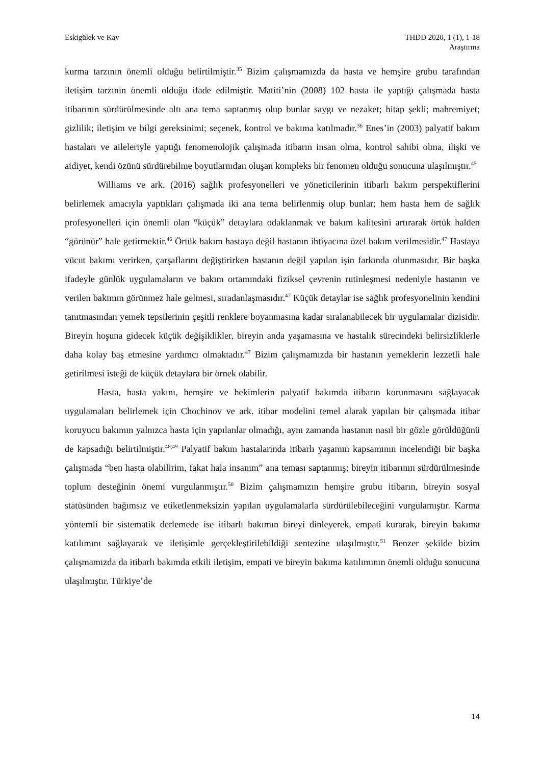Eskigülek ve Kav THDD 2020, 1 (1), 1-18
Araştırma
kurma tarzının önemli olduğu belirtilmiştir.<sup>35</sup> Bizim çalışmamızda da hasta ve hemşire grubu tarafından iletişim tarzının önemli olduğu ifade edilmiştir. Matiti’nin (2008) 102 hasta ile yaptığı çalışmada hasta itibarının sürdürülmesinde altı ana tema saptanmış olup bunlar saygı ve nezaket; hitap şekli; mahremiyet; gizlilik; iletişim ve bilgi gereksinimi; seçenek, kontrol ve bakıma katılmadır.<sup>36</sup> Enes’in (2003) palyatif bakım hastaları ve aileleriyle yaptığı fenomenolojik çalışmada itibarın insan olma, kontrol sahibi olma, ilişki ve aidiyet, kendi özünü sürdürebilme boyutlarından oluşan kompleks bir fenomen olduğu sonucuna ulaşılmıştır.<sup>45</sup>
Williams ve ark. (2016) sağlık profesyonelleri ve yöneticilerinin itibarlı bakım perspektiflerini belirlemek amacıyla yaptıkları çalışmada iki ana tema belirlenmiş olup bunlar; hem hasta hem de sağlık profesyonelleri için önemli olan “küçük” detaylara odaklanmak ve bakım kalitesini artırarak örtük halden “görünür” hale getirmektir.<sup>46</sup> Örtük bakım hastaya değil hastanın ihtiyacına özel bakım verilmesidir.<sup>47</sup> Hastaya vücut bakımı verirken, çarşaflarını değiştirirken hastanın değil yapılan işin farkında olunmasıdır. Bir başka ifadeyle günlük uygulamaların ve bakım ortamındaki fiziksel çevrenin rutinleşmesi nedeniyle hastanın ve verilen bakımın görünmez hale gelmesi, sıradanlaşmasıdır.<sup>47</sup> Küçük detaylar ise sağlık profesyonelinin kendini tanıtmasından yemek tepsilerinin çeşitli renklere boyanmasına kadar sıralanabilecek bir uygulamalar dizisidir. Bireyin hoşuna gidecek küçük değişiklikler, bireyin anda yaşamasına ve hastalık sürecindeki belirsizliklerle daha kolay baş etmesine yardımcı olmaktadır.<sup>47</sup> Bizim çalışmamızda bir hastanın yemeklerin lezzetli hale getirilmesi isteği de küçük detaylara bir örnek olabilir.
Hasta, hasta yakını, hemşire ve hekimlerin palyatif bakımda itibarın korunmasını sağlayacak uygulamaları belirlemek için Chochinov ve ark. itibar modelini temel alarak yapılan bir çalışmada itibar koruyucu bakımın yalnızca hasta için yapılanlar olmadığı, aynı zamanda hastanın nasıl bir gözle görüldüğünü de kapsadığı belirtilmiştir.<sup>48,49</sup> Palyatif bakım hastalarında itibarlı yaşamın kapsamının incelendiği bir başka çalışmada “ben hasta olabilirim, fakat hala insanım” ana teması saptanmış; bireyin itibarının sürdürülmesinde toplum desteğinin önemi vurgulanmıştır.<sup>50</sup> Bizim çalışmamızın hemşire grubu itibarın, bireyin sosyal statüsünden bağımsız ve etiketlenmeksizin yapılan uygulamalarla sürdürülebileceğini vurgulamıştır. Karma yöntemli bir sistematik derlemede ise itibarlı bakımın bireyi dinleyerek, empati kurarak, bireyin bakıma katılımını sağlayarak ve iletişimle gerçekleştirilebildiği sentezine ulaşılmıştır.<sup>51</sup> Benzer şekilde bizim çalışmamızda da itibarlı bakımda etkili iletişim, empati ve bireyin bakıma katılımının önemli olduğu sonucuna ulaşılmıştır. Türkiye’de
14